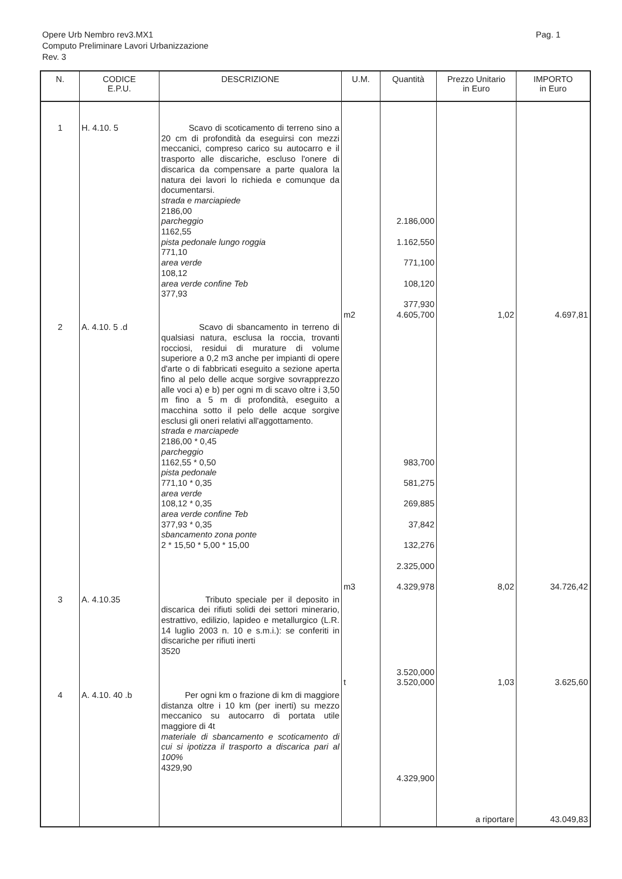Pag. 1
Opere Urb Nembro rev3.MX1
Computo Preliminare Lavori Urbanizzazione
Rev. 3
| N. | CODICE E.P.U. | DESCRIZIONE | U.M. | Quantità | Prezzo Unitario in Euro | IMPORTO in Euro |
| --- | --- | --- | --- | --- | --- | --- |
| 1 | H. 4.10. 5 | Scavo di scoticamento di terreno sino a 20 cm di profondità da eseguirsi con mezzi meccanici, compreso carico su autocarro e il trasporto alle discariche, escluso l'onere di discarica da compensare a parte qualora la natura dei lavori lo richieda e comunque da documentarsi. strada e marciapiede 2186,00 parcheggio 1162,55 pista pedonale lungo roggia 771,10 area verde 108,12 area verde confine Teb 377,93 | m2 | 2.186,000 1.162,550 771,100 108,120 377,930 4.605,700 | 1,02 | 4.697,81 |
| 2 | A. 4.10. 5 .d | Scavo di sbancamento in terreno di qualsiasi natura, esclusa la roccia, trovanti rocciosi, residui di murature di volume superiore a 0,2 m3 anche per impianti di opere d'arte o di fabbricati eseguito a sezione aperta fino al pelo delle acque sorgive sovrapprezzo alle voci a) e b) per ogni m di scavo oltre i 3,50 m fino a 5 m di profondità, eseguito a macchina sotto il pelo delle acque sorgive esclusi gli oneri relativi all'aggottamento. strada e marciapede 2186,00 * 0,45 parcheggio 1162,55 * 0,50 pista pedonale 771,10 * 0,35 area verde 108,12 * 0,35 area verde confine Teb 377,93 * 0,35 sbancamento zona ponte 2 * 15,50 * 5,00 * 15,00 | m3 | 983,700 581,275 269,885 37,842 132,276 2.325,000 4.329,978 | 8,02 | 34.726,42 |
| 3 | A. 4.10.35 | Tributo speciale per il deposito in discarica dei rifiuti solidi dei settori minerario, estrattivo, edilizio, lapideo e metallurgico (L.R. 14 luglio 2003 n. 10 e s.m.i.): se conferiti in discariche per rifiuti inerti 3520 | t | 3.520,000 3.520,000 | 1,03 | 3.625,60 |
| 4 | A. 4.10. 40 .b | Per ogni km o frazione di km di maggiore distanza oltre i 10 km (per inerti) su mezzo meccanico su autocarro di portata utile maggiore di 4t materiale di sbancamento e scoticamento di cui si ipotizza il trasporto a discarica pari al 100% 4329,90 | | 4.329,900 | a riportare | 43.049,83 |